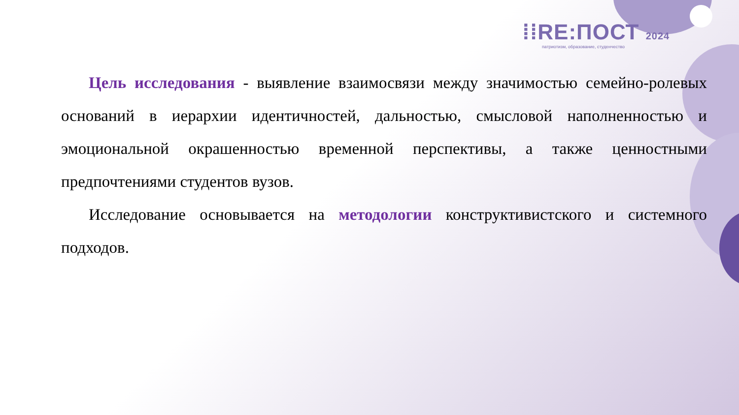⁞⁞RE:ПОСТ 2024
патриотизм, образование, студенчество
Цель исследования - выявление взаимосвязи между значимостью семейно-ролевых оснований в иерархии идентичностей, дальностью, смысловой наполненностью и эмоциональной окрашенностью временной перспективы, а также ценностными предпочтениями студентов вузов.
Исследование основывается на методологии конструктивистского и системного подходов.